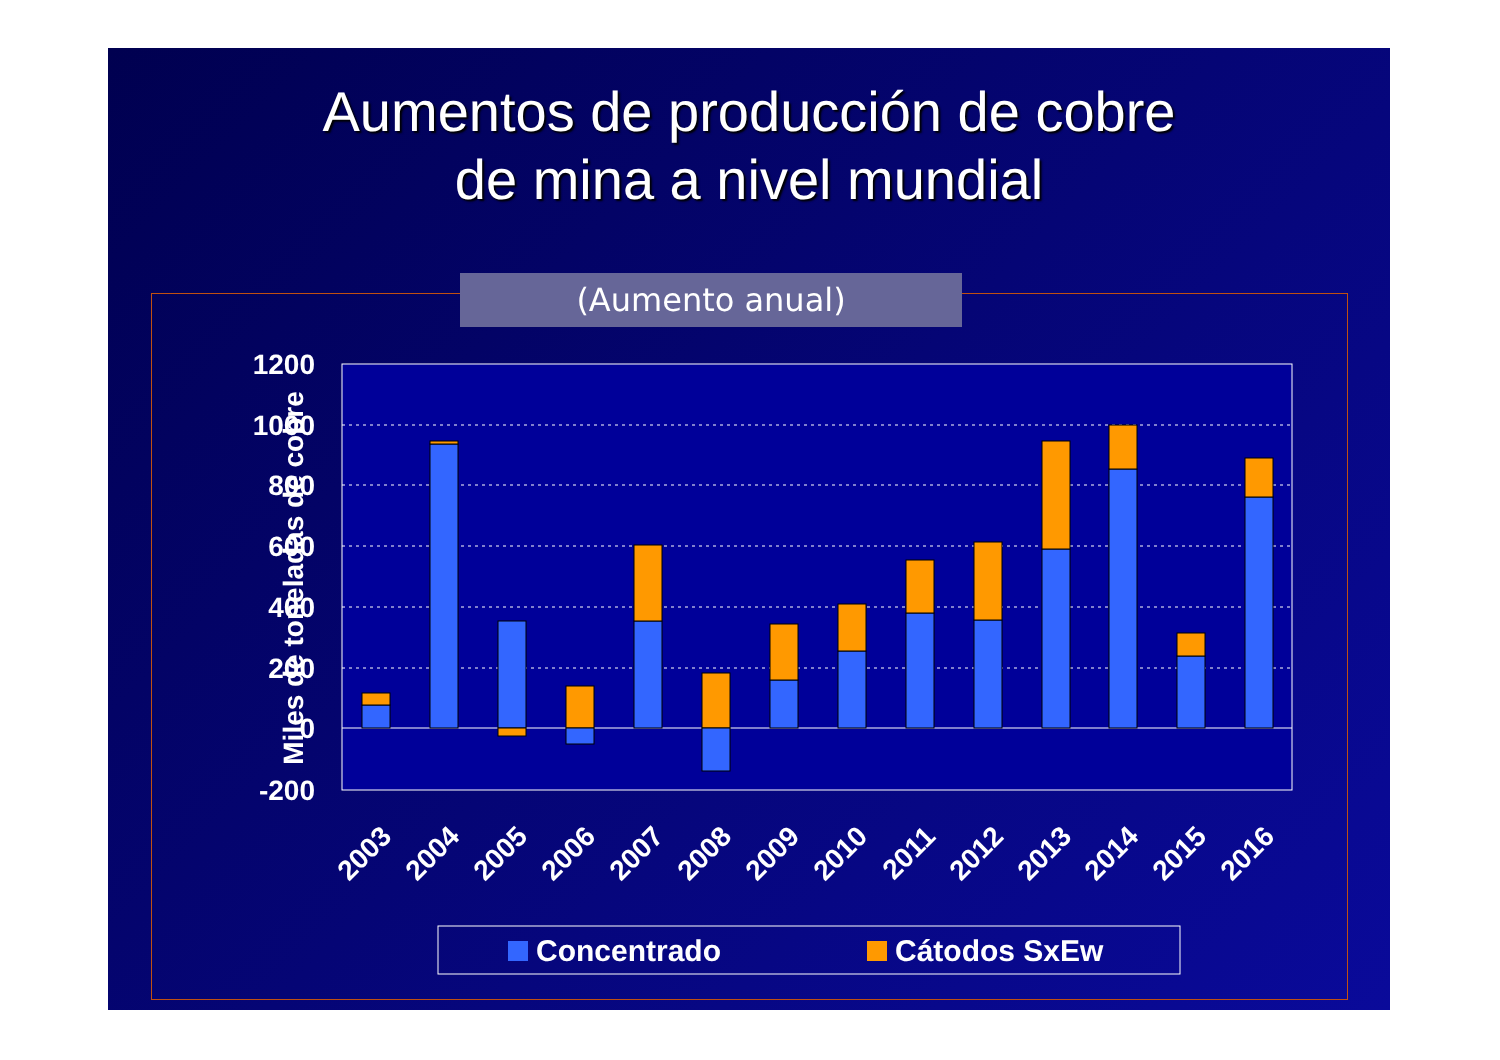Aumentos de producción de cobre
de mina a nivel mundial
(Aumento anual)
1200
1000
800
600
400
200
0
-200
Miles de toneladas de cobre
2003
2004
2005
2006
2007
2008
2009
2010
2011
2012
2013
2014
2015
2016
Concentrado
Cátodos SxEw